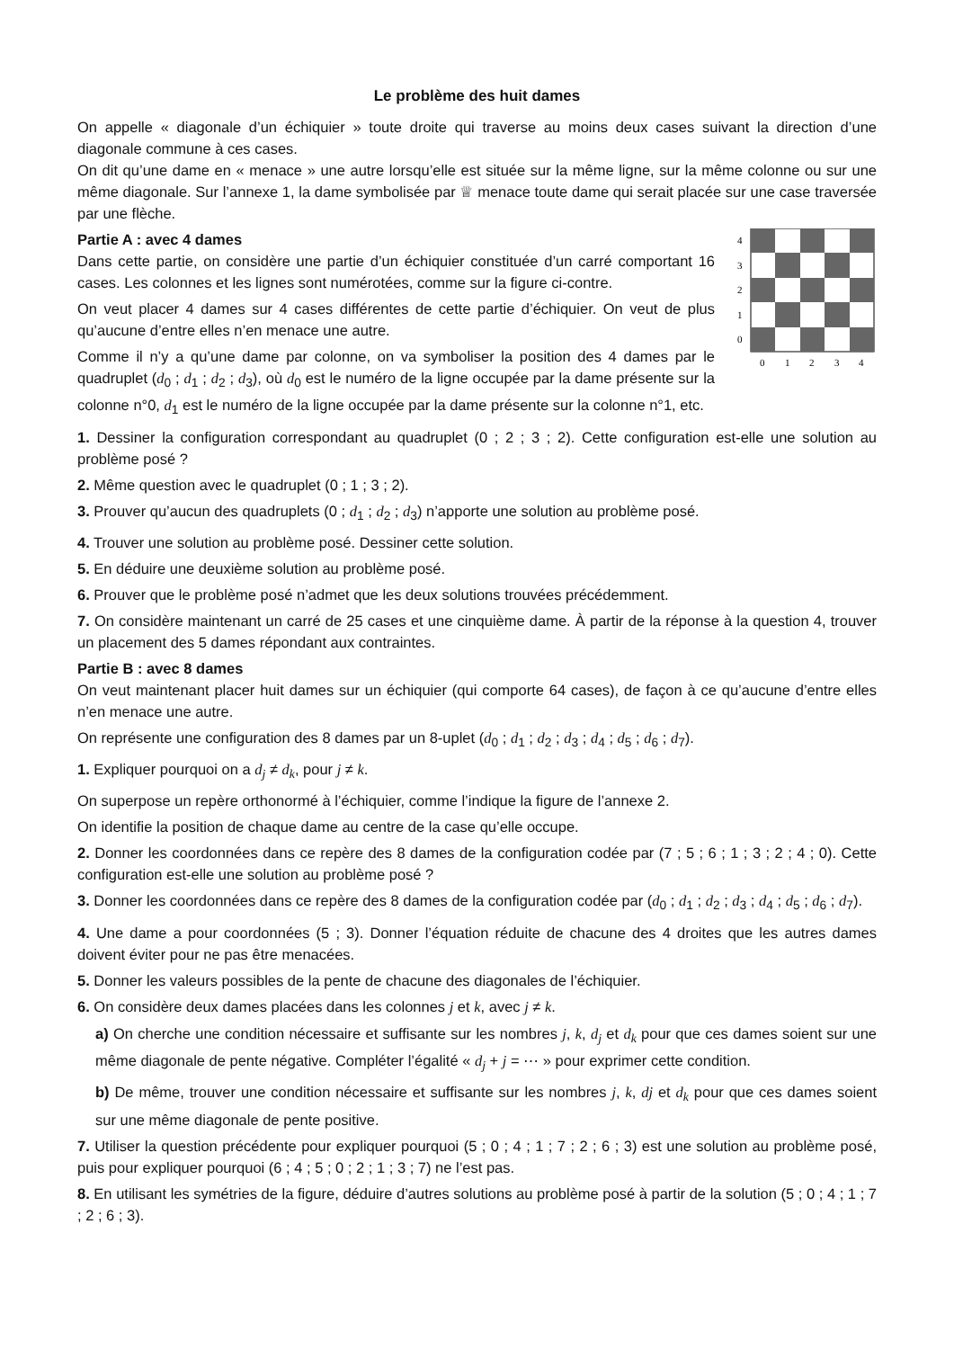Le problème des huit dames
On appelle « diagonale d’un échiquier » toute droite qui traverse au moins deux cases suivant la direction d’une diagonale commune à ces cases.
On dit qu’une dame en « menace » une autre lorsqu’elle est située sur la même ligne, sur la même colonne ou sur une même diagonale. Sur l’annexe 1, la dame symbolisée par ♕ menace toute dame qui serait placée sur une case traversée par une flèche.
4
3
2
1
0
0
1
2
3
4
Partie A : avec 4 dames
Dans cette partie, on considère une partie d’un échiquier constituée d’un carré comportant 16 cases. Les colonnes et les lignes sont numérotées, comme sur la figure ci-contre.
On veut placer 4 dames sur 4 cases différentes de cette partie d’échiquier. On veut de plus qu’aucune d’entre elles n’en menace une autre.
Comme il n’y a qu’une dame par colonne, on va symboliser la position des 4 dames par le quadruplet (d<sub>0</sub> ; d<sub>1</sub> ; d<sub>2</sub> ; d<sub>3</sub>), où d<sub>0</sub> est le numéro de la ligne occupée par la dame présente sur la colonne n°0, d<sub>1</sub> est le numéro de la ligne occupée par la dame présente sur la colonne n°1, etc.
1. Dessiner la configuration correspondant au quadruplet (0 ; 2 ; 3 ; 2). Cette configuration est-elle une solution au problème posé ?
2. Même question avec le quadruplet (0 ; 1 ; 3 ; 2).
3. Prouver qu’aucun des quadruplets (0 ; d<sub>1</sub> ; d<sub>2</sub> ; d<sub>3</sub>) n’apporte une solution au problème posé.
4. Trouver une solution au problème posé. Dessiner cette solution.
5. En déduire une deuxième solution au problème posé.
6. Prouver que le problème posé n’admet que les deux solutions trouvées précédemment.
7. On considère maintenant un carré de 25 cases et une cinquième dame. À partir de la réponse à la question 4, trouver un placement des 5 dames répondant aux contraintes.
Partie B : avec 8 dames
On veut maintenant placer huit dames sur un échiquier (qui comporte 64 cases), de façon à ce qu’aucune d’entre elles n’en menace une autre.
On représente une configuration des 8 dames par un 8-uplet (d<sub>0</sub> ; d<sub>1</sub> ; d<sub>2</sub> ; d<sub>3</sub> ; d<sub>4</sub> ; d<sub>5</sub> ; d<sub>6</sub> ; d<sub>7</sub>).
1. Expliquer pourquoi on a d<sub>j</sub> ≠ d<sub>k</sub>, pour j ≠ k.
On superpose un repère orthonormé à l’échiquier, comme l’indique la figure de l’annexe 2.
On identifie la position de chaque dame au centre de la case qu’elle occupe.
2. Donner les coordonnées dans ce repère des 8 dames de la configuration codée par (7 ; 5 ; 6 ; 1 ; 3 ; 2 ; 4 ; 0). Cette configuration est-elle une solution au problème posé ?
3. Donner les coordonnées dans ce repère des 8 dames de la configuration codée par (d<sub>0</sub> ; d<sub>1</sub> ; d<sub>2</sub> ; d<sub>3</sub> ; d<sub>4</sub> ; d<sub>5</sub> ; d<sub>6</sub> ; d<sub>7</sub>).
4. Une dame a pour coordonnées (5 ; 3). Donner l’équation réduite de chacune des 4 droites que les autres dames doivent éviter pour ne pas être menacées.
5. Donner les valeurs possibles de la pente de chacune des diagonales de l’échiquier.
6. On considère deux dames placées dans les colonnes j et k, avec j ≠ k.
a) On cherche une condition nécessaire et suffisante sur les nombres j, k, d<sub>j</sub> et d<sub>k</sub> pour que ces dames soient sur une même diagonale de pente négative. Compléter l’égalité « d<sub>j</sub> + j = ⋯ » pour exprimer cette condition.
b) De même, trouver une condition nécessaire et suffisante sur les nombres j, k, dj et d<sub>k</sub> pour que ces dames soient sur une même diagonale de pente positive.
7. Utiliser la question précédente pour expliquer pourquoi (5 ; 0 ; 4 ; 1 ; 7 ; 2 ; 6 ; 3) est une solution au problème posé, puis pour expliquer pourquoi (6 ; 4 ; 5 ; 0 ; 2 ; 1 ; 3 ; 7) ne l’est pas.
8. En utilisant les symétries de la figure, déduire d’autres solutions au problème posé à partir de la solution (5 ; 0 ; 4 ; 1 ; 7 ; 2 ; 6 ; 3).